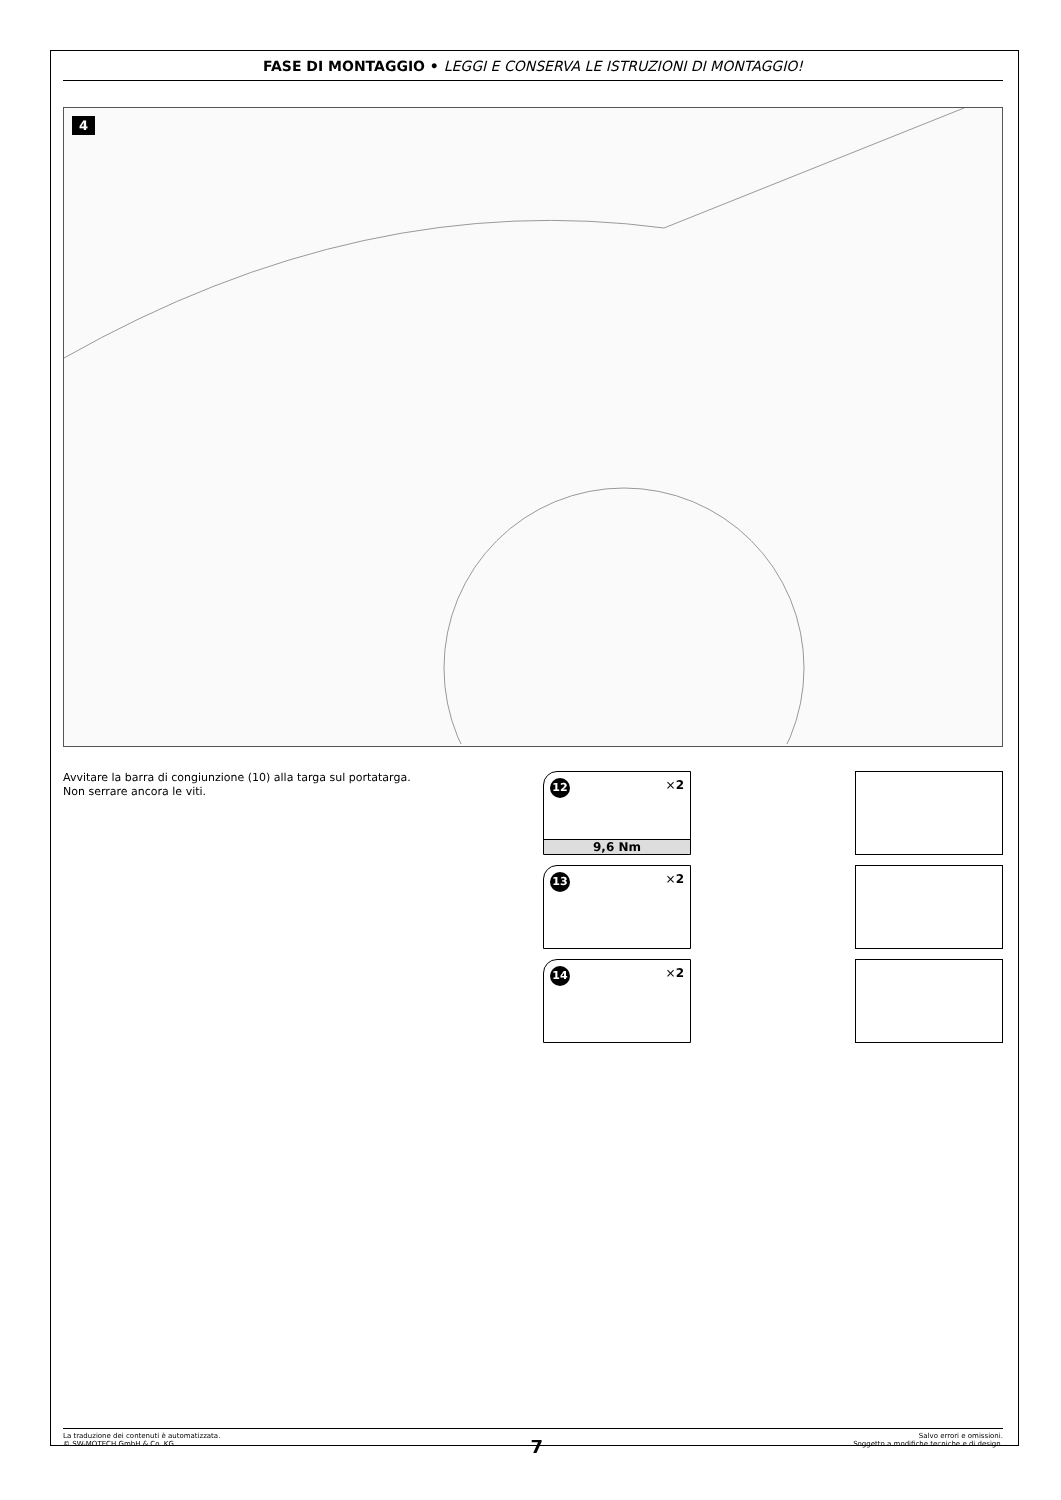FASE DI MONTAGGIO • LEGGI E CONSERVA LE ISTRUZIONI DI MONTAGGIO!
4
Avvitare la barra di congiunzione (10) alla targa sul portatarga.
Non serrare ancora le viti.
12 ×2
9,6 Nm
13 ×2
14 ×2
La traduzione dei contenuti è automatizzata.
© SW-MOTECH GmbH & Co. KG
7
Salvo errori e omissioni.
Soggetto a modifiche tecniche e di design.